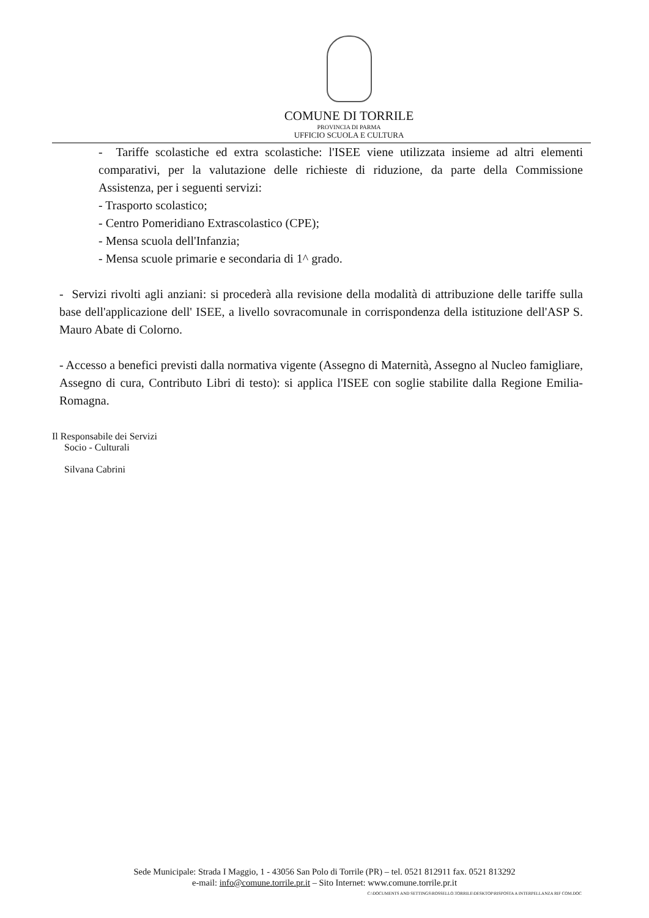COMUNE DI TORRILE
PROVINCIA DI PARMA
UFFICIO SCUOLA E CULTURA
- Tariffe scolastiche ed extra scolastiche: l'ISEE viene utilizzata insieme ad altri elementi comparativi, per la valutazione delle richieste di riduzione, da parte della Commissione Assistenza, per i seguenti servizi:
- Trasporto scolastico;
- Centro Pomeridiano Extrascolastico (CPE);
- Mensa scuola dell'Infanzia;
- Mensa scuole primarie e secondaria di 1^ grado.
- Servizi rivolti agli anziani: si procederà alla revisione della modalità di attribuzione delle tariffe sulla base dell'applicazione dell' ISEE, a livello sovracomunale in corrispondenza della istituzione dell'ASP S. Mauro Abate di Colorno.
- Accesso a benefici previsti dalla normativa vigente (Assegno di Maternità, Assegno al Nucleo famigliare, Assegno di cura, Contributo Libri di testo): si applica l'ISEE con soglie stabilite dalla Regione Emilia-Romagna.
Il Responsabile dei Servizi
Socio - Culturali
Silvana Cabrini
Sede Municipale: Strada I Maggio, 1 - 43056 San Polo di Torrile (PR) – tel. 0521 812911 fax. 0521 813292
e-mail: info@comune.torrile.pr.it – Sito Internet: www.comune.torrile.pr.it
C:\DOCUMENTS AND SETTINGS\ROSSELLO.TORRILE\DESKTOP\RISPOSTA A INTERPELLANZA RIF COM.DOC